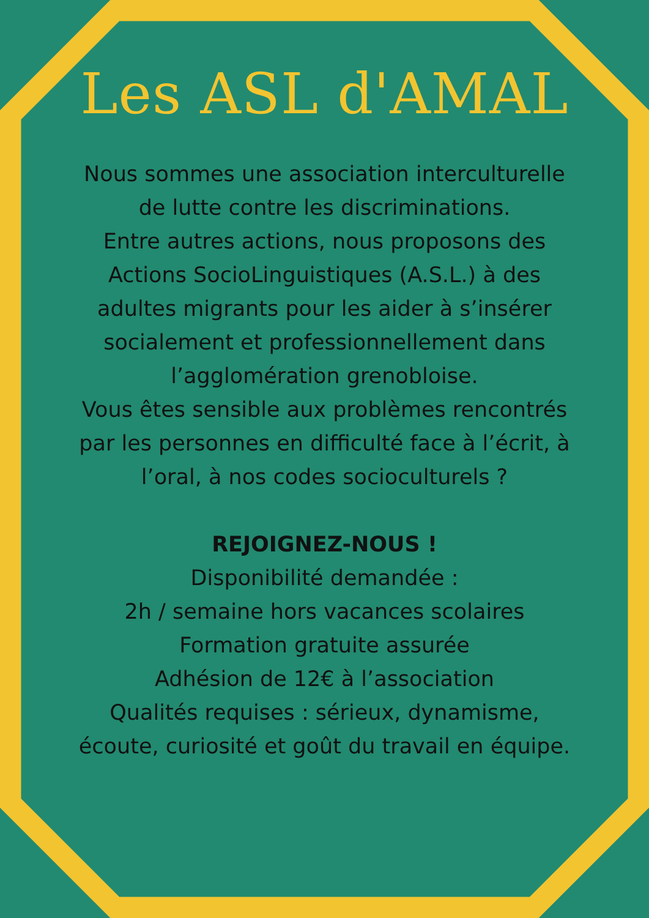Les ASL d'AMAL
Nous sommes une association interculturelle de lutte contre les discriminations.
Entre autres actions, nous proposons des Actions SocioLinguistiques (A.S.L.) à des adultes migrants pour les aider à s’insérer socialement et professionnellement dans l’agglomération grenobloise.
Vous êtes sensible aux problèmes rencontrés par les personnes en difficulté face à l’écrit, à l’oral, à nos codes socioculturels ?
REJOIGNEZ-NOUS !
Disponibilité demandée :
2h / semaine hors vacances scolaires
Formation gratuite assurée
Adhésion de 12€ à l’association
Qualités requises : sérieux, dynamisme, écoute, curiosité et goût du travail en équipe.